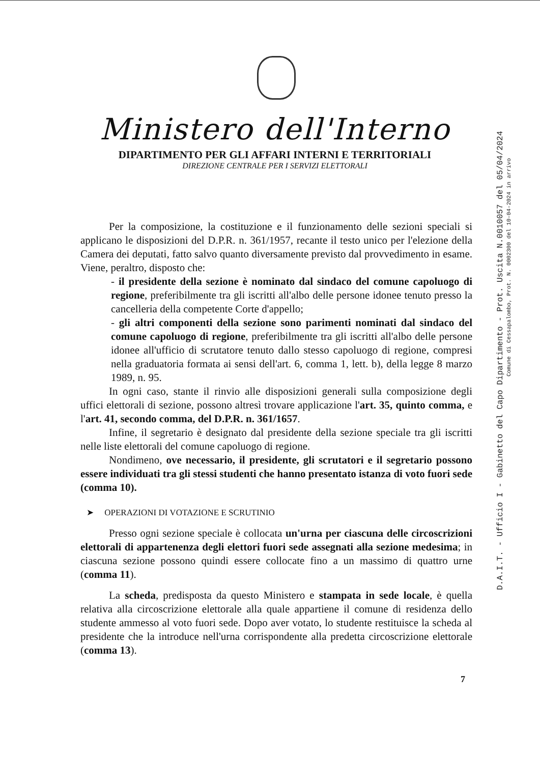Ministero dell'Interno
DIPARTIMENTO PER GLI AFFARI INTERNI E TERRITORIALI
DIREZIONE CENTRALE PER I SERVIZI ELETTORALI
Per la composizione, la costituzione e il funzionamento delle sezioni speciali si applicano le disposizioni del D.P.R. n. 361/1957, recante il testo unico per l'elezione della Camera dei deputati, fatto salvo quanto diversamente previsto dal provvedimento in esame. Viene, peraltro, disposto che:
- il presidente della sezione è nominato dal sindaco del comune capoluogo di regione, preferibilmente tra gli iscritti all'albo delle persone idonee tenuto presso la cancelleria della competente Corte d'appello;
- gli altri componenti della sezione sono parimenti nominati dal sindaco del comune capoluogo di regione, preferibilmente tra gli iscritti all'albo delle persone idonee all'ufficio di scrutatore tenuto dallo stesso capoluogo di regione, compresi nella graduatoria formata ai sensi dell'art. 6, comma 1, lett. b), della legge 8 marzo 1989, n. 95.
In ogni caso, stante il rinvio alle disposizioni generali sulla composizione degli uffici elettorali di sezione, possono altresì trovare applicazione l'art. 35, quinto comma, e l'art. 41, secondo comma, del D.P.R. n. 361/1657.
Infine, il segretario è designato dal presidente della sezione speciale tra gli iscritti nelle liste elettorali del comune capoluogo di regione.
Nondimeno, ove necessario, il presidente, gli scrutatori e il segretario possono essere individuati tra gli stessi studenti che hanno presentato istanza di voto fuori sede (comma 10).
➤ OPERAZIONI DI VOTAZIONE E SCRUTINIO
Presso ogni sezione speciale è collocata un'urna per ciascuna delle circoscrizioni elettorali di appartenenza degli elettori fuori sede assegnati alla sezione medesima; in ciascuna sezione possono quindi essere collocate fino a un massimo di quattro urne (comma 11).
La scheda, predisposta da questo Ministero e stampata in sede locale, è quella relativa alla circoscrizione elettorale alla quale appartiene il comune di residenza dello studente ammesso al voto fuori sede. Dopo aver votato, lo studente restituisce la scheda al presidente che la introduce nell'urna corrispondente alla predetta circoscrizione elettorale (comma 13).
7
D.A.I.T. - Ufficio I - Gabinetto del Capo Dipartimento - Prot. Uscita N.0010057 del 05/04/2024
Comune di Cessapalombo, Prot. N. 0002300 del 10-04-2024 in arrivo